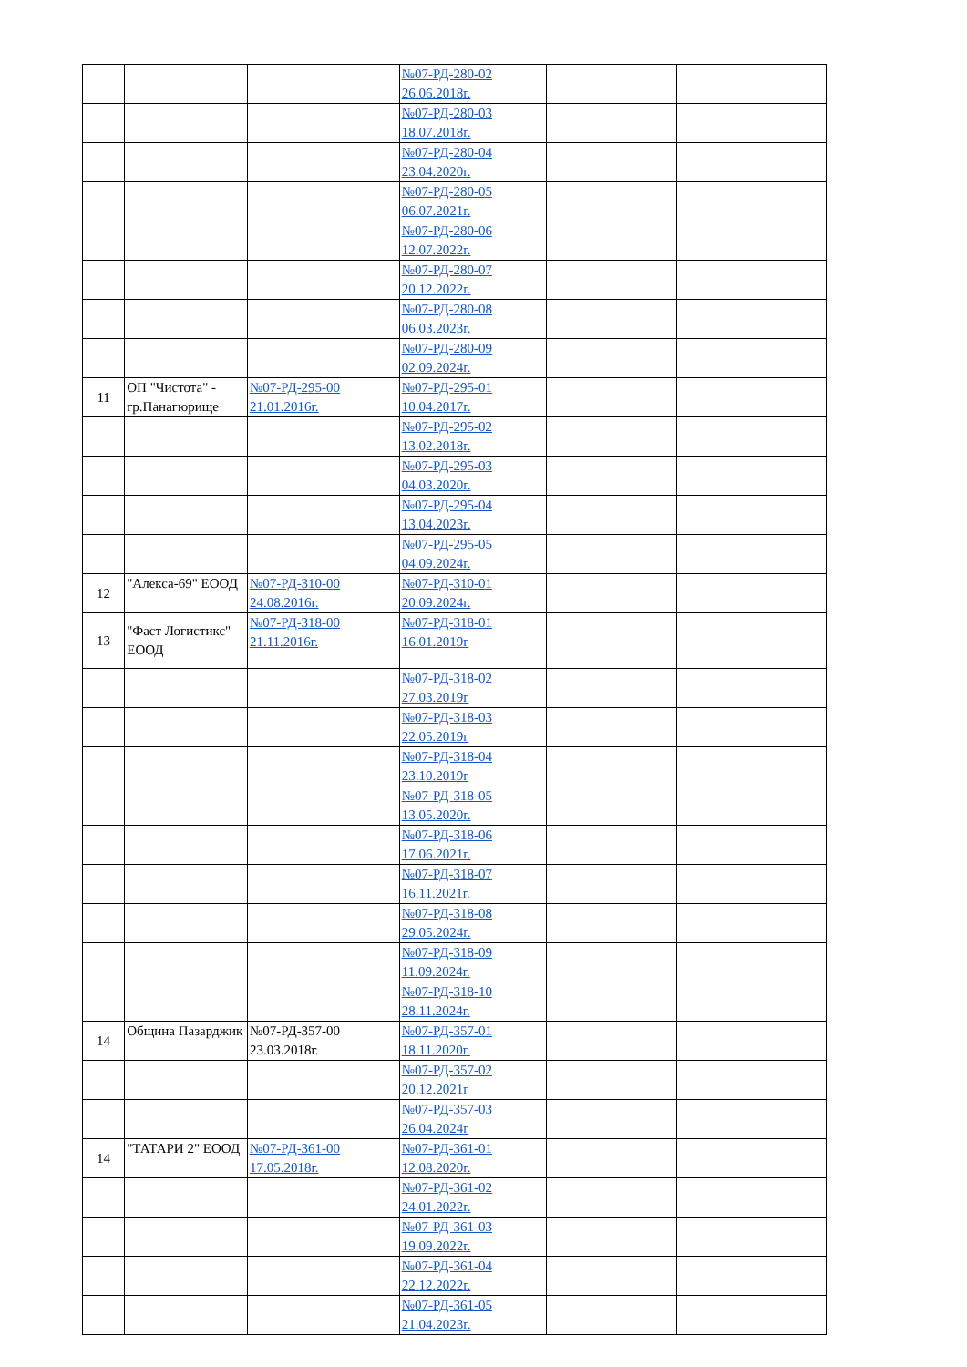| | | | №07-РД-280-02 26.06.2018г. | | |
| | | | №07-РД-280-03 18.07.2018г. | | |
| | | | №07-РД-280-04 23.04.2020г. | | |
| | | | №07-РД-280-05 06.07.2021г. | | |
| | | | №07-РД-280-06 12.07.2022г. | | |
| | | | №07-РД-280-07 20.12.2022г. | | |
| | | | №07-РД-280-08 06.03.2023г. | | |
| | | | №07-РД-280-09 02.09.2024г. | | |
| 11 | ОП "Чистота" - гр.Панагюрище | №07-РД-295-00 21.01.2016г. | №07-РД-295-01 10.04.2017г. | | |
| | | | №07-РД-295-02 13.02.2018г. | | |
| | | | №07-РД-295-03 04.03.2020г. | | |
| | | | №07-РД-295-04 13.04.2023г. | | |
| | | | №07-РД-295-05 04.09.2024г. | | |
| 12 | "Алекса-69" ЕООД | №07-РД-310-00 24.08.2016г. | №07-РД-310-01 20.09.2024г. | | |
| 13 | "Фаст Логистикс" ЕООД | №07-РД-318-00 21.11.2016г. | №07-РД-318-01 16.01.2019г | | |
| | | | №07-РД-318-02 27.03.2019г | | |
| | | | №07-РД-318-03 22.05.2019г | | |
| | | | №07-РД-318-04 23.10.2019г | | |
| | | | №07-РД-318-05 13.05.2020г. | | |
| | | | №07-РД-318-06 17.06.2021г. | | |
| | | | №07-РД-318-07 16.11.2021г. | | |
| | | | №07-РД-318-08 29.05.2024г. | | |
| | | | №07-РД-318-09 11.09.2024г. | | |
| | | | №07-РД-318-10 28.11.2024г. | | |
| 14 | Община Пазарджик | №07-РД-357-00 23.03.2018г. | №07-РД-357-01 18.11.2020г. | | |
| | | | №07-РД-357-02 20.12.2021г | | |
| | | | №07-РД-357-03 26.04.2024г | | |
| 14 | "ТАТАРИ 2" ЕООД | №07-РД-361-00 17.05.2018г. | №07-РД-361-01 12.08.2020г. | | |
| | | | №07-РД-361-02 24.01.2022г. | | |
| | | | №07-РД-361-03 19.09.2022г. | | |
| | | | №07-РД-361-04 22.12.2022г. | | |
| | | | №07-РД-361-05 21.04.2023г. | | |